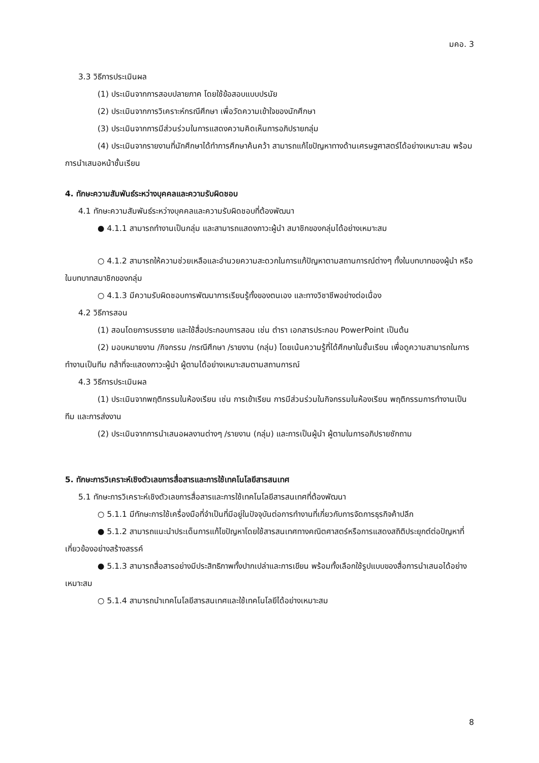มคอ. 3
3.3 วิธีการประเมินผล
(1) ประเมินจากการสอบปลายภาค โดยใช้ข้อสอบแบบปรนัย
(2) ประเมินจากการวิเคราะห์กรณีศึกษา เพื่อวัดความเข้าใจของนักศึกษา
(3) ประเมินจากการมีส่วนร่วมในการแสดงความคิดเห็นการอภิปรายกลุ่ม
(4) ประเมินจากรายงานที่นักศึกษาได้ทำการศึกษาค้นคว้า สามารถแก้ไขปัญหาทางด้านเศรษฐศาสตร์ได้อย่างเหมาะสม พร้อมการนำเสนอหน้าชั้นเรียน
4. ทักษะความสัมพันธ์ระหว่างบุคคลและความรับผิดชอบ
4.1 ทักษะความสัมพันธ์ระหว่างบุคคลและความรับผิดชอบที่ต้องพัฒนา
● 4.1.1 สามารถทำงานเป็นกลุ่ม และสามารถแสดงภาวะผู้นำ สมาชิกของกลุ่มได้อย่างเหมาะสม
○ 4.1.2 สามารถให้ความช่วยเหลือและอำนวยความสะดวกในการแก้ปัญหาตามสถานการณ์ต่างๆ ทั้งในบทบาทของผู้นำ หรือในบทบาทสมาชิกของกลุ่ม
○ 4.1.3 มีความรับผิดชอบการพัฒนาการเรียนรู้ทั้งของตนเอง และทางวิชาชีพอย่างต่อเนื่อง
4.2 วิธีการสอน
(1) สอนโดยการบรรยาย และใช้สื่อประกอบการสอน เช่น ตำรา เอกสารประกอบ PowerPoint เป็นต้น
(2) มอบหมายงาน /กิจกรรม /กรณีศึกษา /รายงาน (กลุ่ม) โดยเน้นความรู้ที่ได้ศึกษาในชั้นเรียน เพื่อดูความสามารถในการทำงานเป็นทีม กล้าที่จะแสดงภาวะผู้นำ ผู้ตามได้อย่างเหมาะสมตามสถานการณ์
4.3 วิธีการประเมินผล
(1) ประเมินจากพฤติกรรมในห้องเรียน เช่น การเข้าเรียน การมีส่วนร่วมในกิจกรรมในห้องเรียน พฤติกรรมการทำงานเป็นทีม และการส่งงาน
(2) ประเมินจากการนำเสนอผลงานต่างๆ /รายงาน (กลุ่ม) และการเป็นผู้นำ ผู้ตามในการอภิปรายซักถาม
5. ทักษะการวิเคราะห์เชิงตัวเลขการสื่อสารและการใช้เทคโนโลยีสารสนเทศ
5.1 ทักษะการวิเคราะห์เชิงตัวเลขการสื่อสารและการใช้เทคโนโลยีสารสนเทศที่ต้องพัฒนา
○ 5.1.1 มีทักษะการใช้เครื่องมือที่จำเป็นที่มีอยู่ในปัจจุบันต่อการทำงานที่เกี่ยวกับการจัดการธุรกิจค้าปลีก
● 5.1.2 สามารถแนะนำประเด็นการแก้ไขปัญหาโดยใช้สารสนเทศทางคณิตศาสตร์หรือการแสดงสถิติประยุกต์ต่อปัญหาที่เกี่ยวข้องอย่างสร้างสรรค์
● 5.1.3 สามารถสื่อสารอย่างมีประสิทธิภาพทั้งปากเปล่าและการเขียน พร้อมทั้งเลือกใช้รูปแบบของสื่อการนำเสนอได้อย่างเหมาะสม
○ 5.1.4 สามารถนำเทคโนโลยีสารสนเทศและใช้เทคโนโลยีได้อย่างเหมาะสม
8